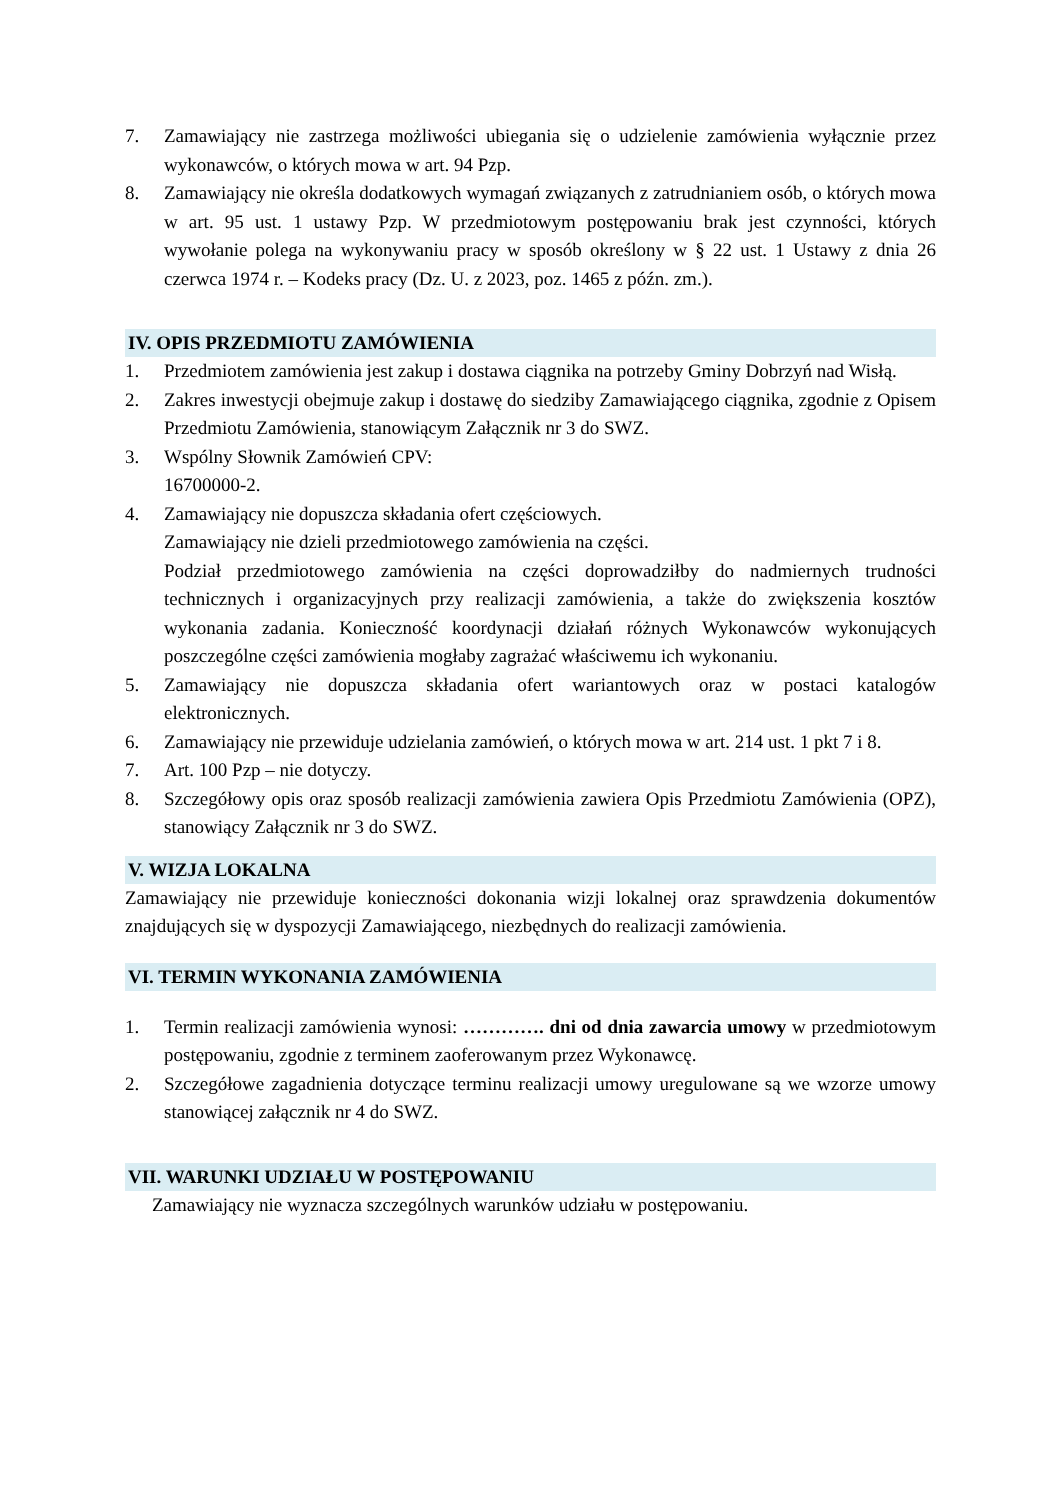7. Zamawiający nie zastrzega możliwości ubiegania się o udzielenie zamówienia wyłącznie przez wykonawców, o których mowa w art. 94 Pzp.
8. Zamawiający nie określa dodatkowych wymagań związanych z zatrudnianiem osób, o których mowa w art. 95 ust. 1 ustawy Pzp. W przedmiotowym postępowaniu brak jest czynności, których wywołanie polega na wykonywaniu pracy w sposób określony w § 22 ust. 1 Ustawy z dnia 26 czerwca 1974 r. – Kodeks pracy (Dz. U. z 2023, poz. 1465 z późn. zm.).
IV. OPIS PRZEDMIOTU ZAMÓWIENIA
1. Przedmiotem zamówienia jest zakup i dostawa ciągnika na potrzeby Gminy Dobrzyń nad Wisłą.
2. Zakres inwestycji obejmuje zakup i dostawę do siedziby Zamawiającego ciągnika, zgodnie z Opisem Przedmiotu Zamówienia, stanowiącym Załącznik nr 3 do SWZ.
3. Wspólny Słownik Zamówień CPV:
16700000-2.
4. Zamawiający nie dopuszcza składania ofert częściowych.
Zamawiający nie dzieli przedmiotowego zamówienia na części.
Podział przedmiotowego zamówienia na części doprowadziłby do nadmiernych trudności technicznych i organizacyjnych przy realizacji zamówienia, a także do zwiększenia kosztów wykonania zadania. Konieczność koordynacji działań różnych Wykonawców wykonujących poszczególne części zamówienia mogłaby zagrażać właściwemu ich wykonaniu.
5. Zamawiający nie dopuszcza składania ofert wariantowych oraz w postaci katalogów elektronicznych.
6. Zamawiający nie przewiduje udzielania zamówień, o których mowa w art. 214 ust. 1 pkt 7 i 8.
7. Art. 100 Pzp – nie dotyczy.
8. Szczegółowy opis oraz sposób realizacji zamówienia zawiera Opis Przedmiotu Zamówienia (OPZ), stanowiący Załącznik nr 3 do SWZ.
V. WIZJA LOKALNA
Zamawiający nie przewiduje konieczności dokonania wizji lokalnej oraz sprawdzenia dokumentów znajdujących się w dyspozycji Zamawiającego, niezbędnych do realizacji zamówienia.
VI. TERMIN WYKONANIA ZAMÓWIENIA
1. Termin realizacji zamówienia wynosi: …………. dni od dnia zawarcia umowy w przedmiotowym postępowaniu, zgodnie z terminem zaoferowanym przez Wykonawcę.
2. Szczegółowe zagadnienia dotyczące terminu realizacji umowy uregulowane są we wzorze umowy stanowiącej załącznik nr 4 do SWZ.
VII. WARUNKI UDZIAŁU W POSTĘPOWANIU
Zamawiający nie wyznacza szczególnych warunków udziału w postępowaniu.